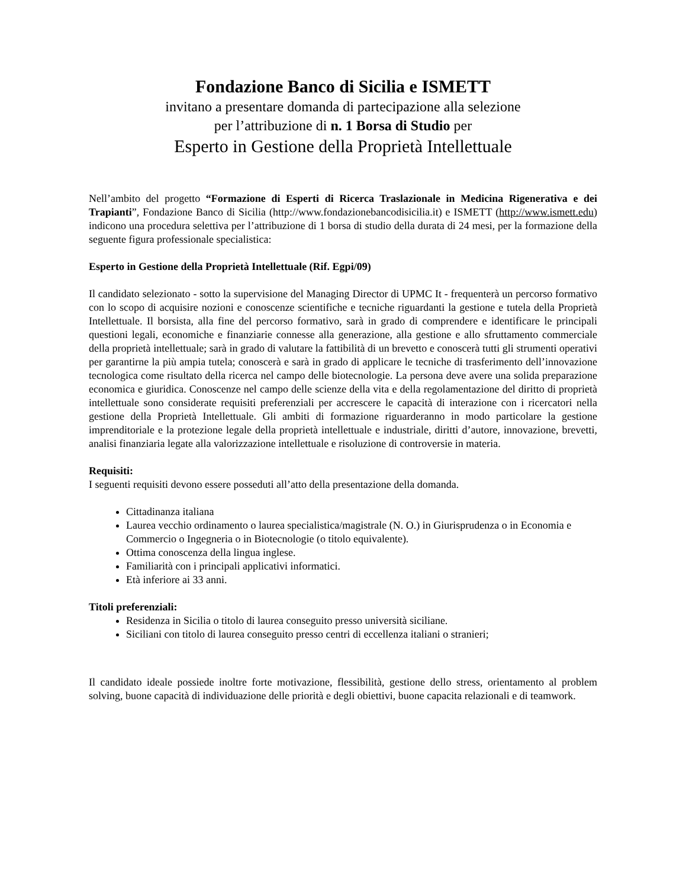Fondazione Banco di Sicilia e ISMETT
invitano a presentare domanda di partecipazione alla selezione
per l’attribuzione di n. 1 Borsa di Studio per
Esperto in Gestione della Proprietà Intellettuale
Nell’ambito del progetto “Formazione di Esperti di Ricerca Traslazionale in Medicina Rigenerativa e dei Trapianti”, Fondazione Banco di Sicilia (http://www.fondazionebancodisicilia.it) e ISMETT (http://www.ismett.edu) indicono una procedura selettiva per l’attribuzione di 1 borsa di studio della durata di 24 mesi, per la formazione della seguente figura professionale specialistica:
Esperto in Gestione della Proprietà Intellettuale (Rif. Egpi/09)
Il candidato selezionato - sotto la supervisione del Managing Director di UPMC It - frequenterà un percorso formativo con lo scopo di acquisire nozioni e conoscenze scientifiche e tecniche riguardanti la gestione e tutela della Proprietà Intellettuale. Il borsista, alla fine del percorso formativo, sarà in grado di comprendere e identificare le principali questioni legali, economiche e finanziarie connesse alla generazione, alla gestione e allo sfruttamento commerciale della proprietà intellettuale; sarà in grado di valutare la fattibilità di un brevetto e conoscerà tutti gli strumenti operativi per garantirne la più ampia tutela; conoscerà e sarà in grado di applicare le tecniche di trasferimento dell’innovazione tecnologica come risultato della ricerca nel campo delle biotecnologie. La persona deve avere una solida preparazione economica e giuridica. Conoscenze nel campo delle scienze della vita e della regolamentazione del diritto di proprietà intellettuale sono considerate requisiti preferenziali per accrescere le capacità di interazione con i ricercatori nella gestione della Proprietà Intellettuale. Gli ambiti di formazione riguarderanno in modo particolare la gestione imprenditoriale e la protezione legale della proprietà intellettuale e industriale, diritti d’autore, innovazione, brevetti, analisi finanziaria legate alla valorizzazione intellettuale e risoluzione di controversie in materia.
Requisiti:
I seguenti requisiti devono essere posseduti all’atto della presentazione della domanda.
Cittadinanza italiana
Laurea vecchio ordinamento o laurea specialistica/magistrale (N. O.) in Giurisprudenza o in Economia e Commercio o Ingegneria o in Biotecnologie (o titolo equivalente).
Ottima conoscenza della lingua inglese.
Familiarità con i principali applicativi informatici.
Età inferiore ai 33 anni.
Titoli preferenziali:
Residenza in Sicilia o titolo di laurea conseguito presso università siciliane.
Siciliani con titolo di laurea conseguito presso centri di eccellenza italiani o stranieri;
Il candidato ideale possiede inoltre forte motivazione, flessibilità, gestione dello stress, orientamento al problem solving, buone capacità di individuazione delle priorità e degli obiettivi, buone capacita relazionali e di teamwork.